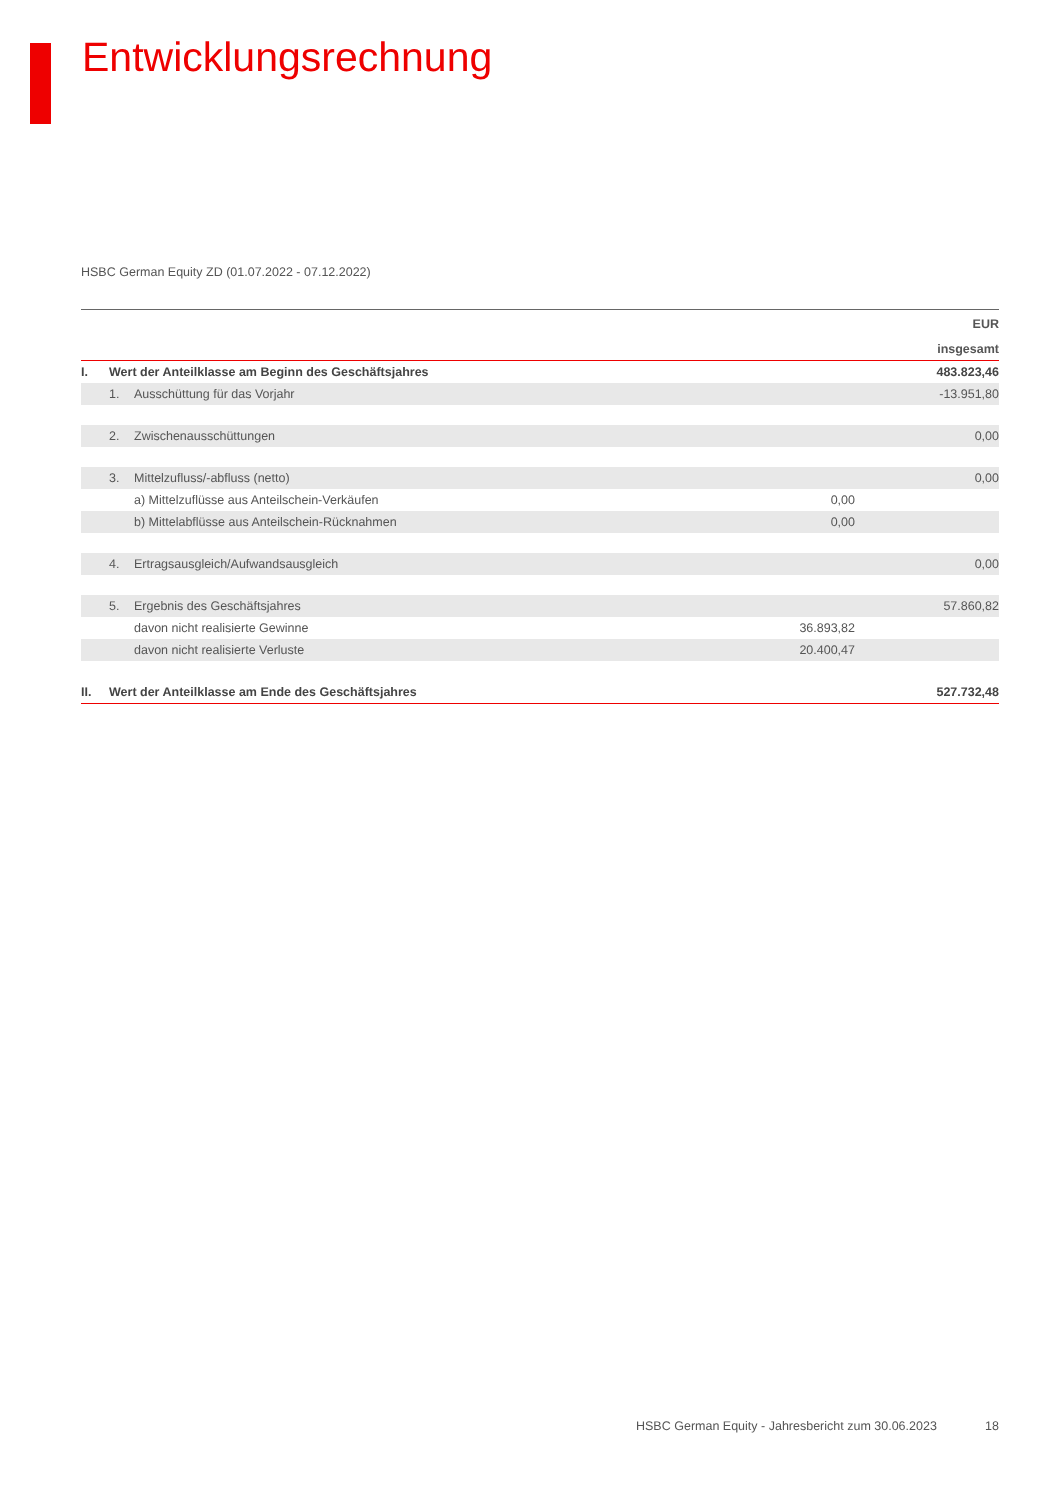Entwicklungsrechnung
HSBC German Equity ZD (01.07.2022 - 07.12.2022)
| | | | | EUR |
| --- | --- | --- | --- | --- |
| | | | | insgesamt |
| I. | Wert der Anteilklasse am Beginn des Geschäftsjahres | | | 483.823,46 |
| | 1. | Ausschüttung für das Vorjahr | | -13.951,80 |
| | 2. | Zwischenausschüttungen | | 0,00 |
| | 3. | Mittelzufluss/-abfluss (netto) | | 0,00 |
| | | a) Mittelzuflüsse aus Anteilschein-Verkäufen | 0,00 | |
| | | b) Mittelabflüsse aus Anteilschein-Rücknahmen | 0,00 | |
| | 4. | Ertragsausgleich/Aufwandsausgleich | | 0,00 |
| | 5. | Ergebnis des Geschäftsjahres | | 57.860,82 |
| | | davon nicht realisierte Gewinne | 36.893,82 | |
| | | davon nicht realisierte Verluste | 20.400,47 | |
| II. | Wert der Anteilklasse am Ende des Geschäftsjahres | | | 527.732,48 |
HSBC German Equity - Jahresbericht zum 30.06.2023 18